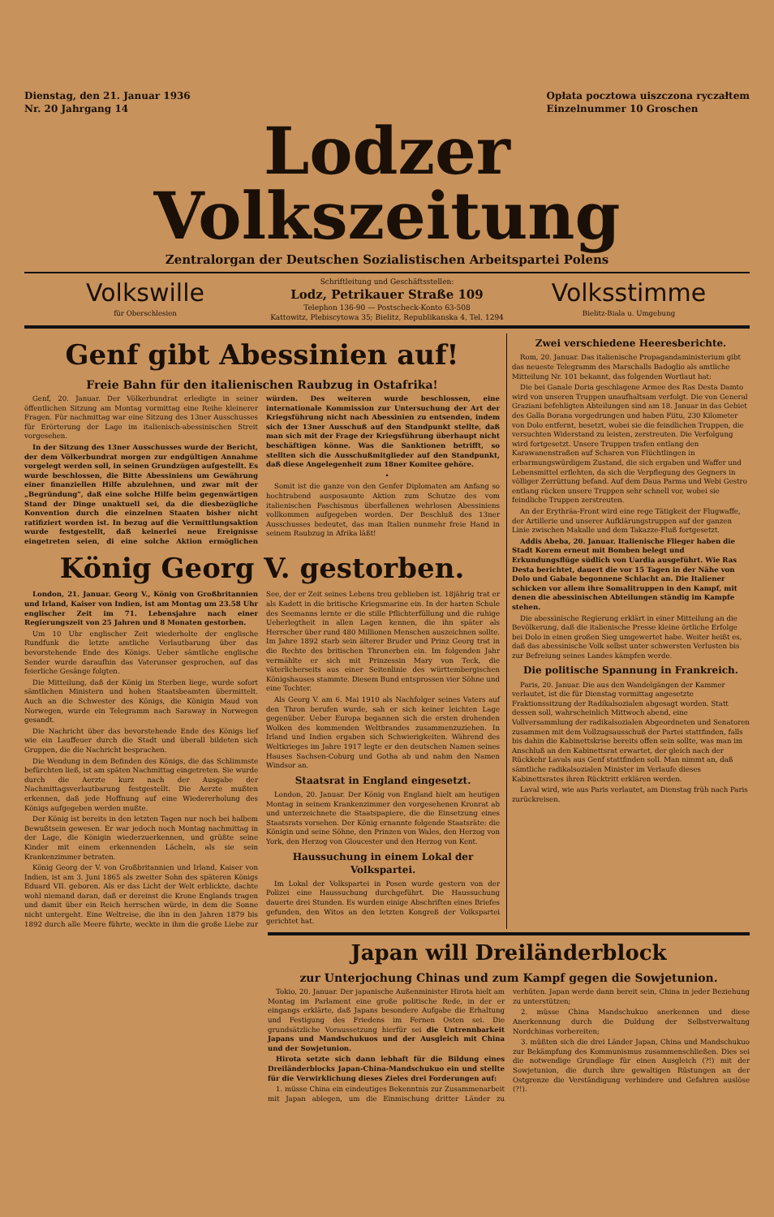Dienstag, den 21. Januar 1936
Nr. 20 Jahrgang 14
Opłata pocztowa uiszczona ryczałtem
Einzelnummer 10 Groschen
Lodzer
Volkszeitung
Zentralorgan der Deutschen Sozialistischen Arbeitspartei Polens
Volkswille
für Oberschlesien
Schriftleitung und Geschäftsstellen:
Lodz, Petrikauer Straße 109
Telephon 136-90 — Postscheck-Konto 63-508
Kattowitz, Plebiscytowa 35; Bielitz, Republikanska 4, Tel. 1294
Volksstimme
Bielitz-Biala u. Umgebung
Genf gibt Abessinien auf!
Freie Bahn für den italienischen Raubzug in Ostafrika!
Genf, 20. Januar. Der Völkerbundrat erledigte in seiner öffentlichen Sitzung am Montag vormittag eine Reihe kleinerer Fragen. Für nachmittag war eine Sitzung des 13ner Ausschusses für Erörterung der Lage im italienisch-abessinischen Streit vorgesehen.
In der Sitzung des 13ner Ausschusses wurde der Bericht, der dem Völkerbundrat morgen zur endgültigen Annahme vorgelegt werden soll, in seinen Grundzügen aufgestellt. Es wurde beschlossen, die Bitte Abessiniens um Gewährung einer finanziellen Hilfe abzulehnen, und zwar mit der „Begründung", daß eine solche Hilfe beim gegenwärtigen Stand der Dinge unaktuell sei, da die diesbezügliche Konvention durch die einzelnen Staaten bisher nicht ratifiziert worden ist. In bezug auf die Vermittlungsaktion wurde festgestellt, daß keinerlei neue Ereignisse eingetreten seien, di eine solche Aktion ermöglichen würden. Des weiteren wurde beschlossen, eine internationale Kommission zur Untersuchung der Art der Kriegsführung nicht nach Abessinien zu entsenden, indem sich der 13ner Ausschuß auf den Standpunkt stellte, daß man sich mit der Frage der Kriegsführung überhaupt nicht beschäftigen könne. Was die Sanktionen betrifft, so stellten sich die Ausschußmitglieder auf den Standpunkt, daß diese Angelegenheit zum 18ner Komitee gehöre.
•
Somit ist die ganze von den Genfer Diplomaten am Anfang so hochtrabend ausposaunte Aktion zum Schutze des vom italienischen Faschismus überfallenen wehrlosen Abessiniens vollkommen aufgegeben worden. Der Beschluß des 13ner Ausschusses bedeutet, das man Italien nunmehr freie Hand in seinem Raubzug in Afrika läßt!
König Georg V. gestorben.
London, 21. Januar. Georg V., König von Großbritannien und Irland, Kaiser von Indien, ist am Montag um 23.58 Uhr englischer Zeit im 71. Lebensjahre nach einer Regierungszeit von 25 Jahren und 8 Monaten gestorben.
Um 10 Uhr englischer Zeit wiederholte der englische Rundfunk die letzte amtliche Verlautbarung über das bevorstehende Ende des Königs. Ueber sämtliche englische Sender wurde daraufhin das Vaterunser gesprochen, auf das feierliche Gesänge folgten.
Die Mitteilung, daß der König im Sterben liege, wurde sofort sämtlichen Ministern und hohen Staatsbeamten übermittelt. Auch an die Schwester des Königs, die Königin Maud von Norwegen, wurde ein Telegramm nach Saraway in Norwegen gesandt.
Die Nachricht über das bevorstehende Ende des Königs lief wie ein Lauffeuer durch die Stadt und überall bildeten sich Gruppen, die die Nachricht besprachen.
Die Wendung in dem Befinden des Königs, die das Schlimmste befürchten ließ, ist am späten Nachmittag eingetreten. Sie wurde durch die Aerzte kurz nach der Ausgabe der Nachmittagsverlautbarung festgestellt. Die Aerzte mußten erkennen, daß jede Hoffnung auf eine Wiedererholung des Königs aufgegeben werden mußte.
Der König ist bereits in den letzten Tagen nur noch bei halbem Bewußtsein gewesen. Er war jedoch noch Montag nachmittag in der Lage, die Königin wiederzuerkennen, und grüßte seine Kinder mit einem erkennenden Lächeln, als sie sein Krankenzimmer betraten.
König Georg der V. von Großbritannien und Irland, Kaiser von Indien, ist am 3. Juni 1865 als zweiter Sohn des späteren Königs Eduard VII. geboren. Als er das Licht der Welt erblickte, dachte wohl niemand daran, daß er dereinst die Krone Englands tragen und damit über ein Reich herrschen würde, in dem die Sonne nicht untergeht. Eine Weltreise, die ihn in den Jahren 1879 bis 1892 durch alle Meere führte, weckte in ihm die große Liebe zur See, der er Zeit seines Lebens treu geblieben ist. 18jährig trat er als Kadett in die britische Kriegsmarine ein. In der harten Schule des Seemanns lernte er die stille Pflichterfüllung und die ruhige Ueberlegtheit in allen Lagen kennen, die ihn später als Herrscher über rund 480 Millionen Menschen auszeichnen sollte. Im Jahre 1892 starb sein älterer Bruder und Prinz Georg trat in die Rechte des britischen Thronerben ein. Im folgenden Jahr vermählte er sich mit Prinzessin Mary von Teck, die väterlicherseits aus einer Seitenlinie des württembergischen Königshauses stammte. Diesem Bund entsprossen vier Söhne und eine Tochter.
Als Georg V. am 6. Mai 1910 als Nachfolger seines Vaters auf den Thron berufen wurde, sah er sich keiner leichten Lage gegenüber. Ueber Europa begannen sich die ersten drohenden Wolken des kommenden Weltbrandes zusammenzuziehen. In Irland und Indien ergaben sich Schwierigkeiten. Während des Weltkrieges im Jahre 1917 legte er den deutschen Namen seines Hauses Sachsen-Coburg und Gotha ab und nahm den Namen Windsor an.
Staatsrat in England eingesetzt.
London, 20. Januar. Der König von England hielt am heutigen Montag in seinem Krankenzimmer den vorgesehenen Kronrat ab und unterzeichnete die Staatspapiere, die die Einsetzung eines Staatsrats vorsehen. Der König ernannte folgende Staatsräte: die Königin und seine Söhne, den Prinzen von Wales, den Herzog von York, den Herzog von Gloucester und den Herzog von Kent.
Haussuchung in einem Lokal der Volkspartei.
Im Lokal der Volkspartei in Posen wurde gestern von der Polizei eine Haussuchung durchgeführt. Die Haussuchung dauerte drei Stunden. Es wurden einige Abschriften eines Briefes gefunden, den Witos an den letzten Kongreß der Volkspartei gerichtet hat.
Zwei verschiedene Heeresberichte.
Rom, 20. Januar. Das italienische Propagandaministerium gibt das neueste Telegramm des Marschalls Badoglio als amtliche Mitteilung Nr. 101 bekannt, das folgenden Wortlaut hat:
Die bei Ganale Doria geschlagene Armee des Ras Desta Damto wird von unseren Truppen unaufhaltsam verfolgt. Die von General Graziani befehligten Abteilungen sind am 18. Januar in das Gebiet des Galla Borana vorgedrungen und haben Fiitu, 230 Kilometer von Dolo entfernt, besetzt, wobei sie die feindlichen Truppen, die versuchten Widerstand zu leisten, zerstreuten. Die Verfolgung wird fortgesetzt. Unsere Truppen trafen entlang den Karawanenstraßen auf Scharen von Flüchtlingen in erbarmungswürdigem Zustand, die sich ergaben und Waffer und Lebensmittel erflehten, da sich die Verpflegung des Gegners in völliger Zerrüttung befand. Auf dem Daua Parma und Webi Gestro entlang rücken unsere Truppen sehr schnell vor, wobei sie feindliche Truppen zerstreuten.
An der Erythräa-Front wird eine rege Tätigkeit der Flugwaffe, der Artillerie und unserer Aufklärungstruppen auf der ganzen Linie zwischen Makalle und dem Takazze-Fluß fortgesetzt.
Addis Abeba, 20. Januar. Italienische Flieger haben die Stadt Korem erneut mit Bomben belegt und Erkundungsflüge südlich von Uardia ausgeführt. Wie Ras Desta berichtet, dauert die vor 15 Tagen in der Nähe von Dolo und Gabale begonnene Schlacht an. Die Italiener schicken vor allem ihre Somalitruppen in den Kampf, mit denen die abessinischen Abteilungen ständig im Kampfe stehen.
Die abessinische Regierung erklärt in einer Mitteilung an die Bevölkerung, daß die italienische Presse kleine örtliche Erfolge bei Dolo in einen großen Sieg umgewertet habe. Weiter heißt es, daß das abessinische Volk selbst unter schwersten Verlusten bis zur Befreiung seines Landes kämpfen werde.
Die politische Spannung in Frankreich.
Paris, 20. Januar. Die aus den Wandelgängen der Kammer verlautet, ist die für Dienstag vormittag angesetzte Fraktionssitzung der Radikalsozialen abgesagt worden. Statt dessen soll, wahrscheinlich Mittwoch abend, eine Vollversammlung der radikalsozialen Abgeordneten und Senatoren zusammen mit dem Vollzugsausschuß der Partei stattfinden, falls bis dahin die Kabinettskrise bereits offen sein sollte, was man im Anschluß an den Kabinettsrat erwartet, der gleich nach der Rückkehr Lavals aus Genf stattfinden soll. Man nimmt an, daß sämtliche radikalsozialen Minister im Verlaufe dieses Kabinettsrates ihren Rücktritt erklären werden.
Laval wird, wie aus Paris verlautet, am Dienstag früh nach Paris zurückreisen.
Japan will Dreiländerblock
zur Unterjochung Chinas und zum Kampf gegen die Sowjetunion.
Tokio, 20. Januar. Der japanische Außenminister Hirota hielt am Montag im Parlament eine große politische Rede, in der er eingangs erklärte, daß Japans besondere Aufgabe die Erhaltung und Festigung des Friedens im Fernen Osten sei. Die grundsätzliche Voraussetzung hierfür sei die Untrennbarkeit Japans und Mandschukuos und der Ausgleich mit China und der Sowjetunion.
Hirota setzte sich dann lebhaft für die Bildung eines Dreiländerblocks Japan-China-Mandschukuo ein und stellte für die Verwirklichung dieses Zieles drei Forderungen auf:
1. müsse China ein eindeutiges Bekenntnis zur Zusammenarbeit mit Japan ablegen, um die Einmischung dritter Länder zu verhüten. Japan werde dann bereit sein, China in jeder Beziehung zu unterstützen;
2. müsse China Mandschukuo anerkennen und diese Anerkennung durch die Duldung der Selbstverwaltung Nordchinas vorbereiten;
3. müßten sich die drei Länder Japan, China und Mandschukuo zur Bekämpfung des Kommunismus zusammenschließen. Dies sei die notwendige Grundlage für einen Ausgleich (?!) mit der Sowjetunion, die durch ihre gewaltigen Rüstungen an der Ostgrenze die Verständigung verhindere und Gefahren auslöse (?!).